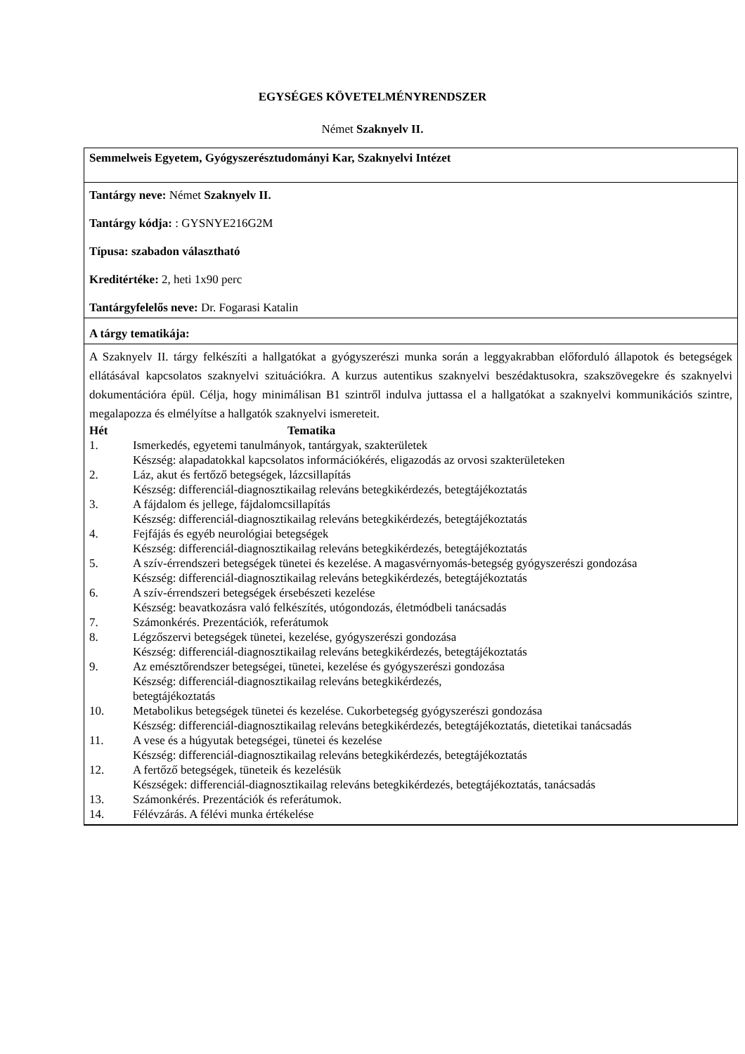EGYSÉGES KÖVETELMÉNYRENDSZER
Német Szaknyelv II.
| Semmelweis Egyetem, Gyógyszerésztudományi Kar, Szaknyelvi Intézet |
| Tantárgy neve: Német Szaknyelv II. Tantárgy kódja: : GYSNYE216G2M Típusa: szabadon választható Kreditértéke: 2, heti 1x90 perc Tantárgyfelelős neve: Dr. Fogarasi Katalin |
| A tárgy tematikája: |
| A Szaknyelv II. tárgy felkészíti a hallgatókat a gyógyszerészi munka során a leggyakrabban előforduló állapotok és betegségek ellátásával kapcsolatos szaknyelvi szituációkra. A kurzus autentikus szaknyelvi beszédaktusokra, szakszövegekre és szaknyelvi dokumentációra épül. Célja, hogy minimálisan B1 szintről indulva juttassa el a hallgatókat a szaknyelvi kommunikációs szintre, megalapozza és elmélyítse a hallgatók szaknyelvi ismereteit. / Hét / Tematika / / 1. / Ismerkedés, egyetemi tanulmányok, tantárgyak, szakterületek Készség: alapadatokkal kapcsolatos információkérés, eligazodás az orvosi szakterületeken / / 2. / Láz, akut és fertőző betegségek, lázcsillapítás Készség: differenciál-diagnosztikailag releváns betegkikérdezés, betegtájékoztatás / / 3. / A fájdalom és jellege, fájdalomcsillapítás Készség: differenciál-diagnosztikailag releváns betegkikérdezés, betegtájékoztatás / / 4. / Fejfájás és egyéb neurológiai betegségek Készség: differenciál-diagnosztikailag releváns betegkikérdezés, betegtájékoztatás / / 5. / A szív-érrendszeri betegségek tünetei és kezelése. A magasvérnyomás-betegség gyógyszerészi gondozása Készség: differenciál-diagnosztikailag releváns betegkikérdezés, betegtájékoztatás / / 6. / A szív-érrendszeri betegségek érsebészeti kezelése Készség: beavatkozásra való felkészítés, utógondozás, életmódbeli tanácsadás / / 7. / Számonkérés. Prezentációk, referátumok / / 8. / Légzőszervi betegségek tünetei, kezelése, gyógyszerészi gondozása Készség: differenciál-diagnosztikailag releváns betegkikérdezés, betegtájékoztatás / / 9. / Az emésztőrendszer betegségei, tünetei, kezelése és gyógyszerészi gondozása Készség: differenciál-diagnosztikailag releváns betegkikérdezés, betegtájékoztatás / / 10. / Metabolikus betegségek tünetei és kezelése. Cukorbetegség gyógyszerészi gondozása Készség: differenciál-diagnosztikailag releváns betegkikérdezés, betegtájékoztatás, dietetikai tanácsadás / / 11. / A vese és a húgyutak betegségei, tünetei és kezelése Készség: differenciál-diagnosztikailag releváns betegkikérdezés, betegtájékoztatás / / 12. / A fertőző betegségek, tüneteik és kezelésük Készségek: differenciál-diagnosztikailag releváns betegkikérdezés, betegtájékoztatás, tanácsadás / / 13. / Számonkérés. Prezentációk és referátumok. / / 14. / Félévzárás. A félévi munka értékelése / |